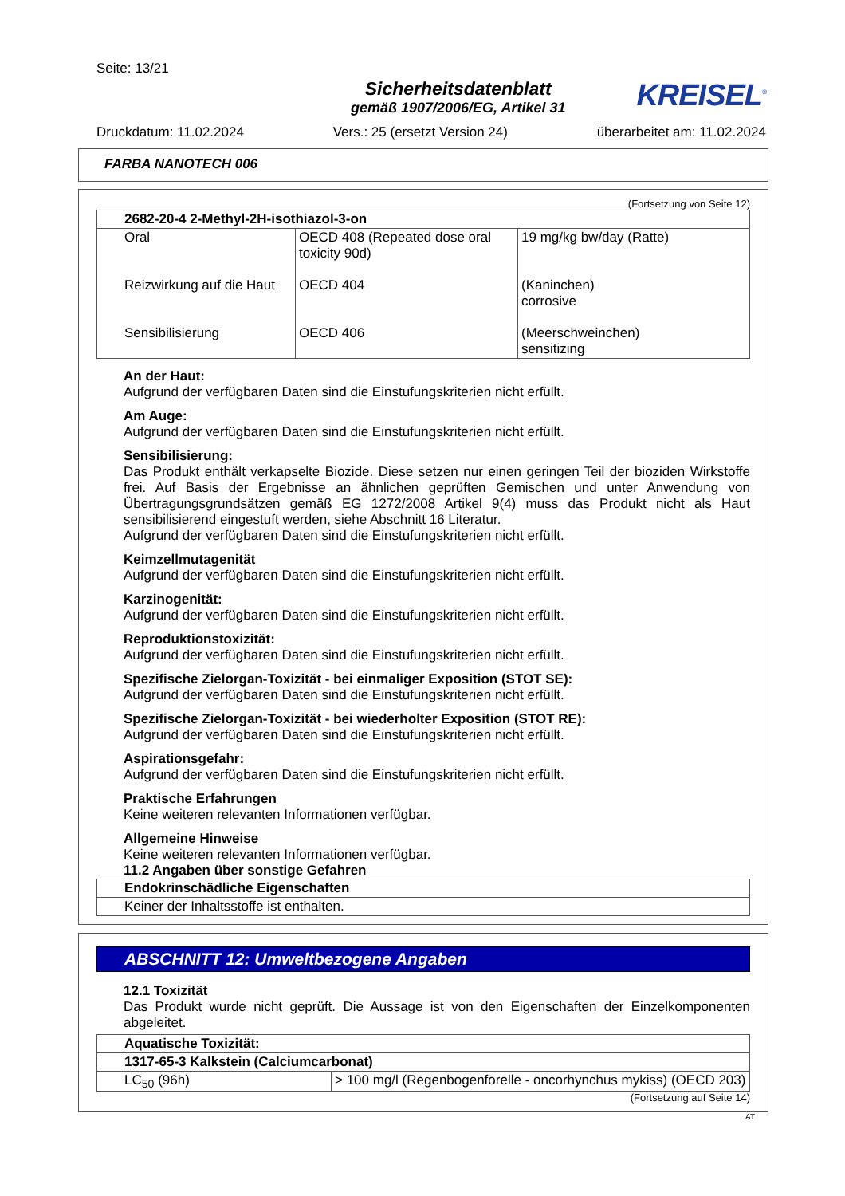Seite: 13/21
Sicherheitsdatenblatt
gemäß 1907/2006/EG, Artikel 31
KREISEL<sup>®</sup>
Druckdatum: 11.02.2024 Vers.: 25 (ersetzt Version 24) überarbeitet am: 11.02.2024
FARBA NANOTECH 006
(Fortsetzung von Seite 12)
| 2682-20-4 2-Methyl-2H-isothiazol-3-on | | |
| Oral Reizwirkung auf die Haut Sensibilisierung | OECD 408 (Repeated dose oral toxicity 90d) OECD 404 OECD 406 | 19 mg/kg bw/day (Ratte) (Kaninchen) corrosive (Meerschweinchen) sensitizing |
An der Haut:
Aufgrund der verfügbaren Daten sind die Einstufungskriterien nicht erfüllt.
Am Auge:
Aufgrund der verfügbaren Daten sind die Einstufungskriterien nicht erfüllt.
Sensibilisierung:
Das Produkt enthält verkapselte Biozide. Diese setzen nur einen geringen Teil der bioziden Wirkstoffe frei. Auf Basis der Ergebnisse an ähnlichen geprüften Gemischen und unter Anwendung von Übertragungsgrundsätzen gemäß EG 1272/2008 Artikel 9(4) muss das Produkt nicht als Haut sensibilisierend eingestuft werden, siehe Abschnitt 16 Literatur.
Aufgrund der verfügbaren Daten sind die Einstufungskriterien nicht erfüllt.
Keimzellmutagenität
Aufgrund der verfügbaren Daten sind die Einstufungskriterien nicht erfüllt.
Karzinogenität:
Aufgrund der verfügbaren Daten sind die Einstufungskriterien nicht erfüllt.
Reproduktionstoxizität:
Aufgrund der verfügbaren Daten sind die Einstufungskriterien nicht erfüllt.
Spezifische Zielorgan-Toxizität - bei einmaliger Exposition (STOT SE):
Aufgrund der verfügbaren Daten sind die Einstufungskriterien nicht erfüllt.
Spezifische Zielorgan-Toxizität - bei wiederholter Exposition (STOT RE):
Aufgrund der verfügbaren Daten sind die Einstufungskriterien nicht erfüllt.
Aspirationsgefahr:
Aufgrund der verfügbaren Daten sind die Einstufungskriterien nicht erfüllt.
Praktische Erfahrungen
Keine weiteren relevanten Informationen verfügbar.
Allgemeine Hinweise
Keine weiteren relevanten Informationen verfügbar.
11.2 Angaben über sonstige Gefahren
| Endokrinschädliche Eigenschaften |
| Keiner der Inhaltsstoffe ist enthalten. |
ABSCHNITT 12: Umweltbezogene Angaben
12.1 Toxizität
Das Produkt wurde nicht geprüft. Die Aussage ist von den Eigenschaften der Einzelkomponenten abgeleitet.
| Aquatische Toxizität: | |
| 1317-65-3 Kalkstein (Calciumcarbonat) | |
| LC<sub>50</sub> (96h) | > 100 mg/l (Regenbogenforelle - oncorhynchus mykiss) (OECD 203) |
(Fortsetzung auf Seite 14)
AT